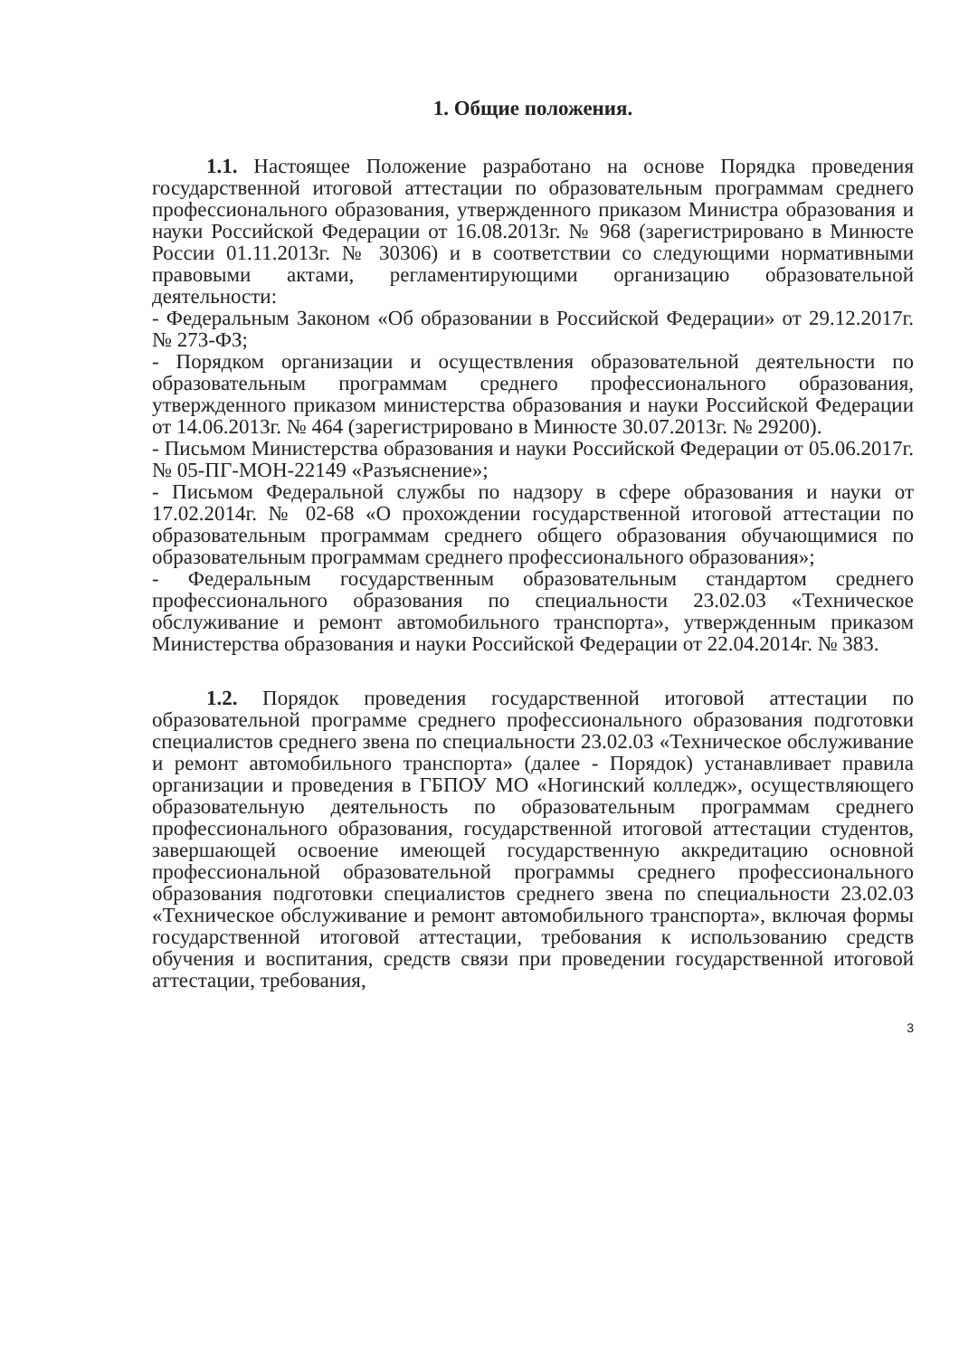1. Общие положения.
1.1. Настоящее Положение разработано на основе Порядка проведения государственной итоговой аттестации по образовательным программам среднего профессионального образования, утвержденного приказом Министра образования и науки Российской Федерации от 16.08.2013г. № 968 (зарегистрировано в Минюсте России 01.11.2013г. № 30306) и в соответствии со следующими нормативными правовыми актами, регламентирующими организацию образовательной деятельности:
- Федеральным Законом «Об образовании в Российской Федерации» от 29.12.2017г. № 273-ФЗ;
- Порядком организации и осуществления образовательной деятельности по образовательным программам среднего профессионального образования, утвержденного приказом министерства образования и науки Российской Федерации от 14.06.2013г. № 464 (зарегистрировано в Минюсте 30.07.2013г. № 29200).
- Письмом Министерства образования и науки Российской Федерации от 05.06.2017г. № 05-ПГ-МОН-22149 «Разъяснение»;
- Письмом Федеральной службы по надзору в сфере образования и науки от 17.02.2014г. № 02-68 «О прохождении государственной итоговой аттестации по образовательным программам среднего общего образования обучающимися по образовательным программам среднего профессионального образования»;
- Федеральным государственным образовательным стандартом среднего профессионального образования по специальности 23.02.03 «Техническое обслуживание и ремонт автомобильного транспорта», утвержденным приказом Министерства образования и науки Российской Федерации от 22.04.2014г. № 383.
1.2. Порядок проведения государственной итоговой аттестации по образовательной программе среднего профессионального образования подготовки специалистов среднего звена по специальности 23.02.03 «Техническое обслуживание и ремонт автомобильного транспорта» (далее - Порядок) устанавливает правила организации и проведения в ГБПОУ МО «Ногинский колледж», осуществляющего образовательную деятельность по образовательным программам среднего профессионального образования, государственной итоговой аттестации студентов, завершающей освоение имеющей государственную аккредитацию основной профессиональной образовательной программы среднего профессионального образования подготовки специалистов среднего звена по специальности 23.02.03 «Техническое обслуживание и ремонт автомобильного транспорта», включая формы государственной итоговой аттестации, требования к использованию средств обучения и воспитания, средств связи при проведении государственной итоговой аттестации, требования,
3